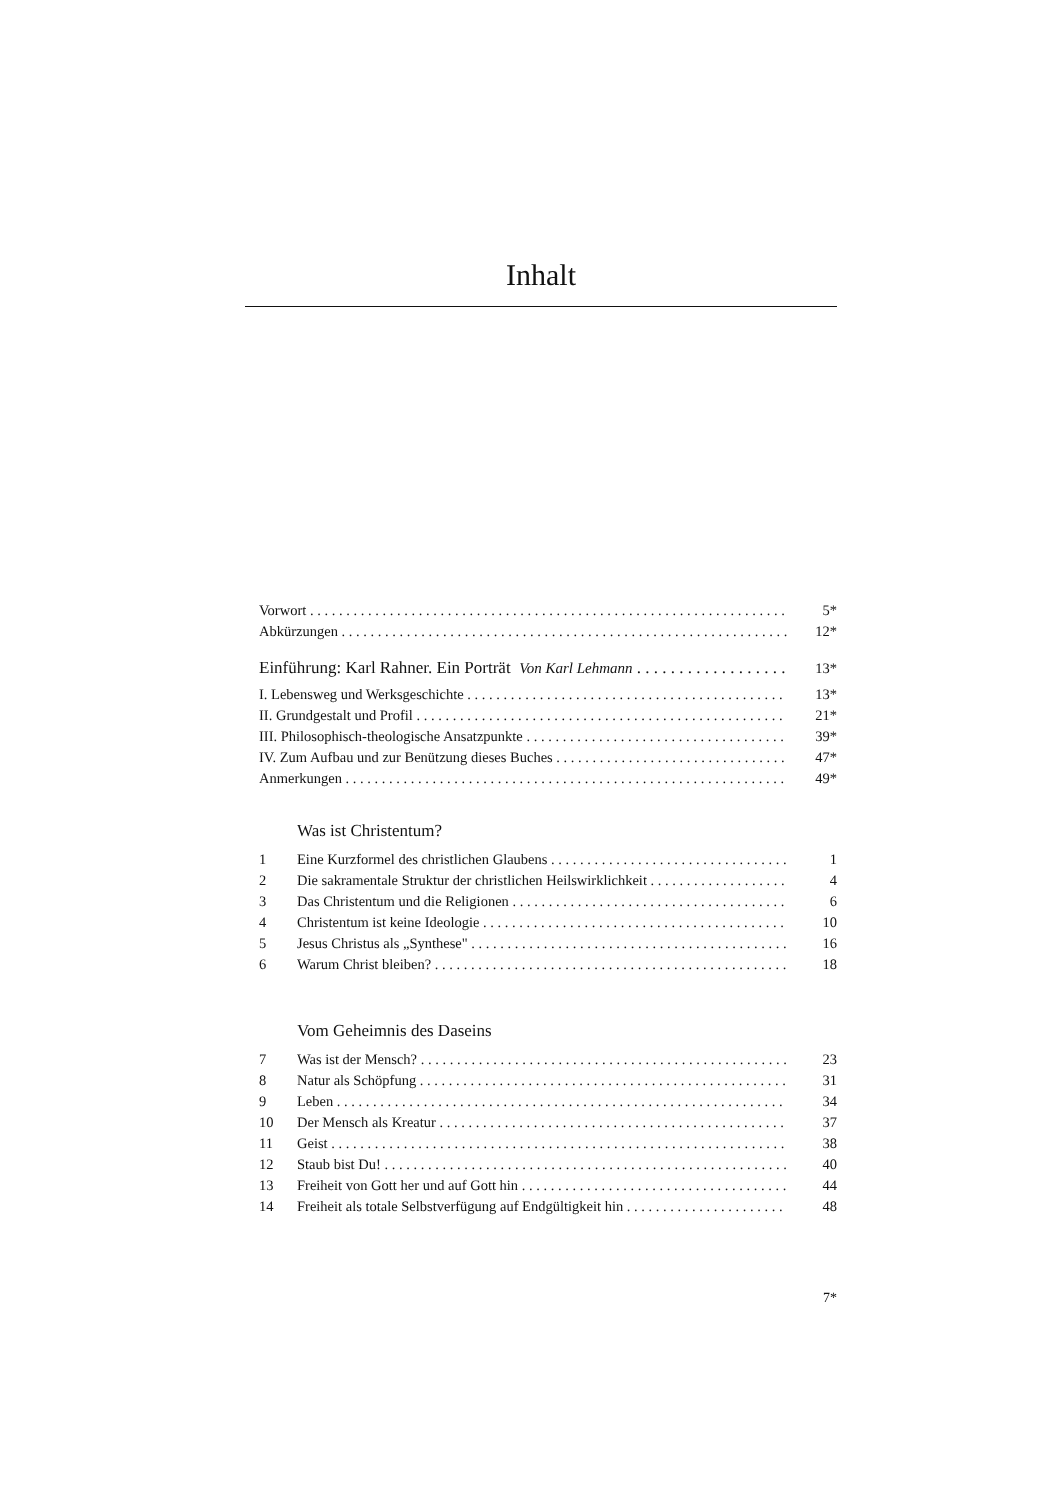Inhalt
Vorwort 5*
Abkürzungen 12*
Einführung: Karl Rahner. Ein Porträt Von Karl Lehmann 13*
I. Lebensweg und Werksgeschichte 13*
II. Grundgestalt und Profil 21*
III. Philosophisch-theologische Ansatzpunkte 39*
IV. Zum Aufbau und zur Benützung dieses Buches 47*
Anmerkungen 49*
Was ist Christentum?
1 Eine Kurzformel des christlichen Glaubens 1
2 Die sakramentale Struktur der christlichen Heilswirklichkeit 4
3 Das Christentum und die Religionen 6
4 Christentum ist keine Ideologie 10
5 Jesus Christus als „Synthese" 16
6 Warum Christ bleiben? 18
Vom Geheimnis des Daseins
7 Was ist der Mensch? 23
8 Natur als Schöpfung 31
9 Leben 34
10 Der Mensch als Kreatur 37
11 Geist 38
12 Staub bist Du! 40
13 Freiheit von Gott her und auf Gott hin 44
14 Freiheit als totale Selbstverfügung auf Endgültigkeit hin 48
7*